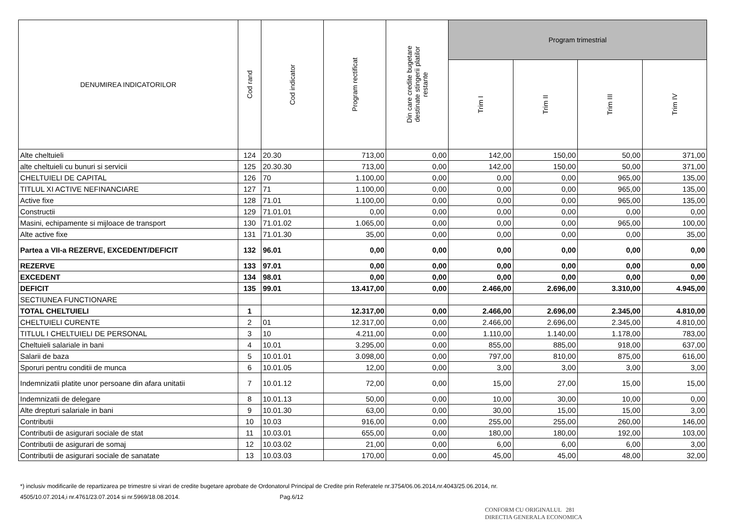| DENUMIREA INDICATORILOR | Cod rand | Cod indicator | Program rectificat | Din care credite bugetare destinate stingerii platilor restante | Program trimestrial | | | |
| --- | --- | --- | --- | --- | --- | --- | --- | --- |
| | | | | | Trim I | Trim II | Trim III | Trim IV |
| Alte cheltuieli | 124 | 20.30 | 713,00 | 0,00 | 142,00 | 150,00 | 50,00 | 371,00 |
| alte cheltuieli cu bunuri si servicii | 125 | 20.30.30 | 713,00 | 0,00 | 142,00 | 150,00 | 50,00 | 371,00 |
| CHELTUIELI DE CAPITAL | 126 | 70 | 1.100,00 | 0,00 | 0,00 | 0,00 | 965,00 | 135,00 |
| TITLUL XI ACTIVE NEFINANCIARE | 127 | 71 | 1.100,00 | 0,00 | 0,00 | 0,00 | 965,00 | 135,00 |
| Active fixe | 128 | 71.01 | 1.100,00 | 0,00 | 0,00 | 0,00 | 965,00 | 135,00 |
| Constructii | 129 | 71.01.01 | 0,00 | 0,00 | 0,00 | 0,00 | 0,00 | 0,00 |
| Masini, echipamente si mijloace de transport | 130 | 71.01.02 | 1.065,00 | 0,00 | 0,00 | 0,00 | 965,00 | 100,00 |
| Alte active fixe | 131 | 71.01.30 | 35,00 | 0,00 | 0,00 | 0,00 | 0,00 | 35,00 |
| Partea a VII-a REZERVE, EXCEDENT/DEFICIT | 132 | 96.01 | 0,00 | 0,00 | 0,00 | 0,00 | 0,00 | 0,00 |
| REZERVE | 133 | 97.01 | 0,00 | 0,00 | 0,00 | 0,00 | 0,00 | 0,00 |
| EXCEDENT | 134 | 98.01 | 0,00 | 0,00 | 0,00 | 0,00 | 0,00 | 0,00 |
| DEFICIT | 135 | 99.01 | 13.417,00 | 0,00 | 2.466,00 | 2.696,00 | 3.310,00 | 4.945,00 |
| SECTIUNEA FUNCTIONARE | | | | | | | | |
| TOTAL CHELTUIELI | 1 | | 12.317,00 | 0,00 | 2.466,00 | 2.696,00 | 2.345,00 | 4.810,00 |
| CHELTUIELI CURENTE | 2 | 01 | 12.317,00 | 0,00 | 2.466,00 | 2.696,00 | 2.345,00 | 4.810,00 |
| TITLUL I CHELTUIELI DE PERSONAL | 3 | 10 | 4.211,00 | 0,00 | 1.110,00 | 1.140,00 | 1.178,00 | 783,00 |
| Cheltuieli salariale in bani | 4 | 10.01 | 3.295,00 | 0,00 | 855,00 | 885,00 | 918,00 | 637,00 |
| Salarii de baza | 5 | 10.01.01 | 3.098,00 | 0,00 | 797,00 | 810,00 | 875,00 | 616,00 |
| Sporuri pentru conditii de munca | 6 | 10.01.05 | 12,00 | 0,00 | 3,00 | 3,00 | 3,00 | 3,00 |
| Indemnizatii platite unor persoane din afara unitatii | 7 | 10.01.12 | 72,00 | 0,00 | 15,00 | 27,00 | 15,00 | 15,00 |
| Indemnizatii de delegare | 8 | 10.01.13 | 50,00 | 0,00 | 10,00 | 30,00 | 10,00 | 0,00 |
| Alte drepturi salariale in bani | 9 | 10.01.30 | 63,00 | 0,00 | 30,00 | 15,00 | 15,00 | 3,00 |
| Contributii | 10 | 10.03 | 916,00 | 0,00 | 255,00 | 255,00 | 260,00 | 146,00 |
| Contributii de asigurari sociale de stat | 11 | 10.03.01 | 655,00 | 0,00 | 180,00 | 180,00 | 192,00 | 103,00 |
| Contributii de asigurari de somaj | 12 | 10.03.02 | 21,00 | 0,00 | 6,00 | 6,00 | 6,00 | 3,00 |
| Contributii de asigurari sociale de sanatate | 13 | 10.03.03 | 170,00 | 0,00 | 45,00 | 45,00 | 48,00 | 32,00 |
*) inclusiv modificarile de repartizarea pe trimestre si virari de credite bugetare aprobate de Ordonatorul Principal de Credite prin Referatele nr.3754/06.06.2014,nr.4043/25.06.2014, nr.
4505/10.07.2014,i nr.4761/23.07.2014 si nr.5969/18.08.2014. Pag.6/12
CONFORM CU ORIGINALUL 281
DIRECTIA GENERALA ECONOMICA